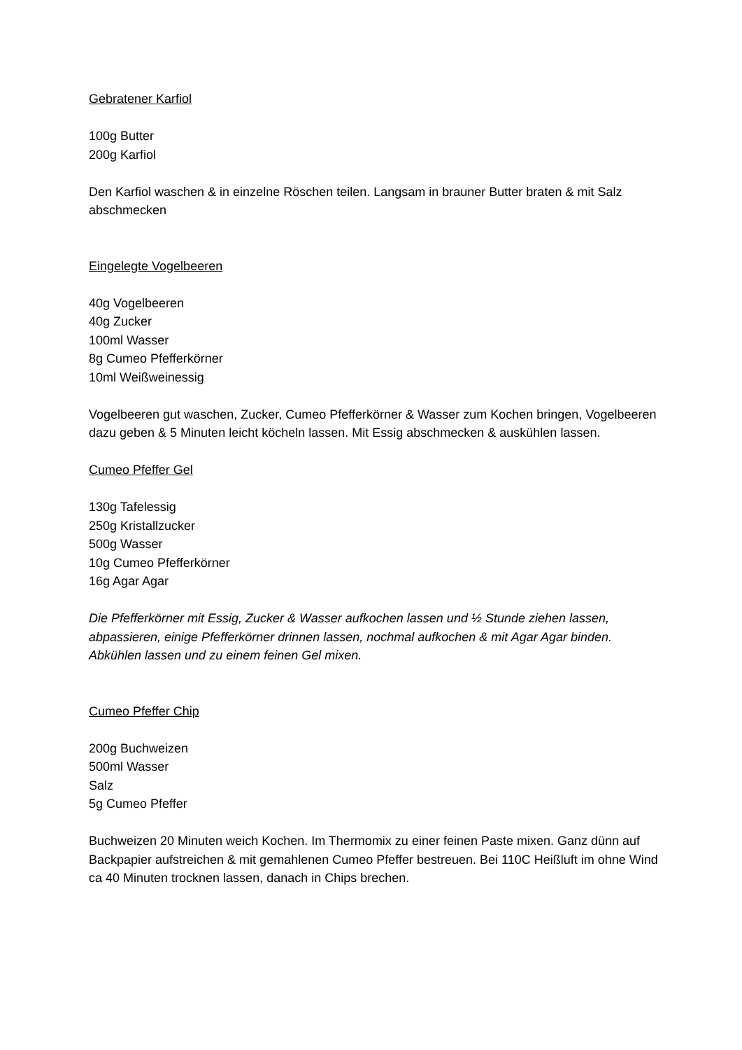Gebratener Karfiol
100g Butter
200g Karfiol
Den Karfiol waschen & in einzelne Röschen teilen. Langsam in brauner Butter braten & mit Salz abschmecken
Eingelegte Vogelbeeren
40g Vogelbeeren
40g Zucker
100ml Wasser
8g Cumeo Pfefferkörner
10ml Weißweinessig
Vogelbeeren gut waschen, Zucker, Cumeo Pfefferkörner & Wasser zum Kochen bringen, Vogelbeeren dazu geben & 5 Minuten leicht köcheln lassen. Mit Essig abschmecken & auskühlen lassen.
Cumeo Pfeffer Gel
130g Tafelessig
250g Kristallzucker
500g Wasser
10g Cumeo Pfefferkörner
16g Agar Agar
Die Pfefferkörner mit Essig, Zucker & Wasser aufkochen lassen und ½ Stunde ziehen lassen, abpassieren, einige Pfefferkörner drinnen lassen, nochmal aufkochen & mit Agar Agar binden. Abkühlen lassen und zu einem feinen Gel mixen.
Cumeo Pfeffer Chip
200g Buchweizen
500ml Wasser
Salz
5g Cumeo Pfeffer
Buchweizen 20 Minuten weich Kochen. Im Thermomix zu einer feinen Paste mixen. Ganz dünn auf Backpapier aufstreichen & mit gemahlenen Cumeo Pfeffer bestreuen. Bei 110C Heißluft im ohne Wind ca 40 Minuten trocknen lassen, danach in Chips brechen.